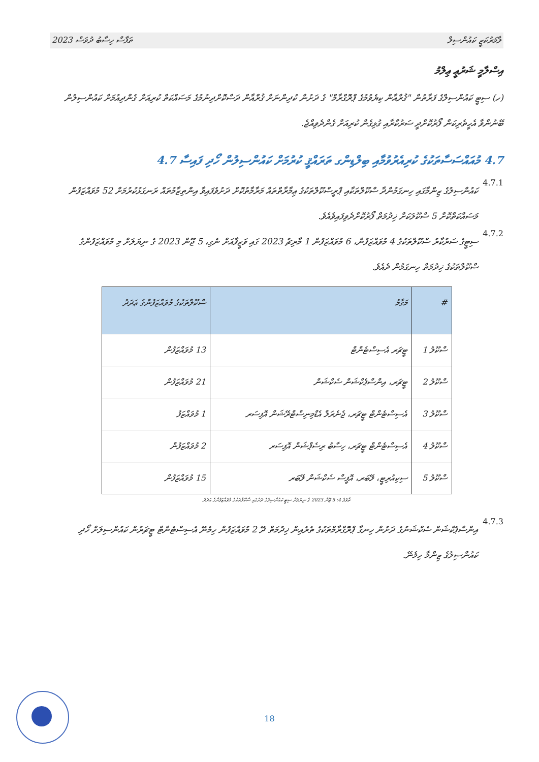ތަފާސް ހިސާބު ދުވަސް 2023 ލާމަރުކަޒީ ކައުންސިލް
އިސްލާމީ ޝަރުޢީ ޢިލްމު
(ހ) ސިޓީ ކައުންސިލްގެ ފަރާތުން "ޤުރްއާން ކިޔެވުމުގެ ޕްރޮގްރާމް" ގެ ދަށުން ކުދިންނަށް ޤުރްއާން ދަސްކޮށްދިނުމުގެ މަސައްކަތް ކުރިއަށް ގެންދިއުމަށް ކައުންސިލުން ބޭނުންވާ އެހީތެރިކަން ފޯރުކޮށްދީ ސަރުކާރާއި ގުޅިގެން ކުރިއަށް ގެންދެވިއްޖެ.
4.7 މުއައްސަސާތަކުގެ ކުރިއެރުވުމާއި ބިލްޑިންގ ތަރައްޤީ ކުރުމަށް ކައުންސިލުން ހޯދި ފައިސާ 4.7
4.7.1
ކައުންސިލުގެ ޒިންމާގައި ހިނގަމުންދާ ސްކޫލްތަކާއި ޕްރީސްކޫލްތަކުގެ ޢިމާރާތްތައް މަރާމާތުކޮށް ދަށުވެފައިވާ އިންތިޒާމުތައް ރަނގަޅުކުރުމަށް 52 މުވައްޒަފުން މަސައްކަތްކޮށް 5 ސްކޫލަކަށް ޚިދުމަތް ފޯރުކޮށްދެވިފައިވެއެވެ.
4.7.2
ސިޓީގެ ސަރުކާރު ސްކޫލްތަކުގެ 4 މުވައްޒަފުން، 6 މުވައްޒަފުން 1 މާރިޗު 2023 ގައި ވަޒީފާއަށް ނެގި، 5 ޖޫން 2023 ގެ ނިޔަލަށް މި މުވައްޒަފުންގެ ސްކޫލްތަކުގެ ޚިދުމަތް ހިނގަމުން ދެއެވެ.
| # | މަގާމު | ސްކޫލްތަކުގެ މުވައްޒަފުންގެ ޢަދަދު |
| --- | --- | --- |
| ސްކޫލު 1 | ޓީޗަރ އެސިސްޓެންޓް | 13 މުވައްޒަފުން |
| ސްކޫލު 2 | ޓީޗަރ، އިންސްޕެކްޝަން ސެކްޝަން | 21 މުވައްޒަފުން |
| ސްކޫލު 3 | އެސިސްޓެންޓް ޓީޗަރ، ޖެނެރަލް އެޑްމިނިސްޓްރޭޝަން އޮފިސަރ | 1 މުވައްޒަފު |
| ސްކޫލު 4 | އެސިސްޓެންޓް ޓީޗަރ، ހިސާބު ރިސެޕްޝަން އޮފިސަރ | 2 މުވައްޒަފުން |
| ސްކޫލު 5 | ސިކިއުރިޓީ، ލޭބަރ، އޮފީސް ސެކްޝަން ލޭބަރ | 15 މުވައްޒަފުން |
ތާވަލު 4: 5 ޖޫން 2023 ގެ ނިޔަލަށް ސިޓީ ކައުންސިލުގެ ދަށުގައި ސްކޫލްތަކުގެ މުވައްޒަފުންގެ އަދަދު
4.7.3
އިންސްޕެކްޝަން ސެކްޝަނުގެ ދަށުން ހިނގާ ޕްރޮގްރާމްތަކުގެ ތެރެއިން ޚިދުމަތް ދޭ 2 މުވައްޒަފުން ހިމެނޭ އެސިސްޓެންޓް ޓީޗަރުން ކައުންސިލަށް ހޯދި ކައުންސިލުގެ ޒިންމާ ހިމެނޭ.
18